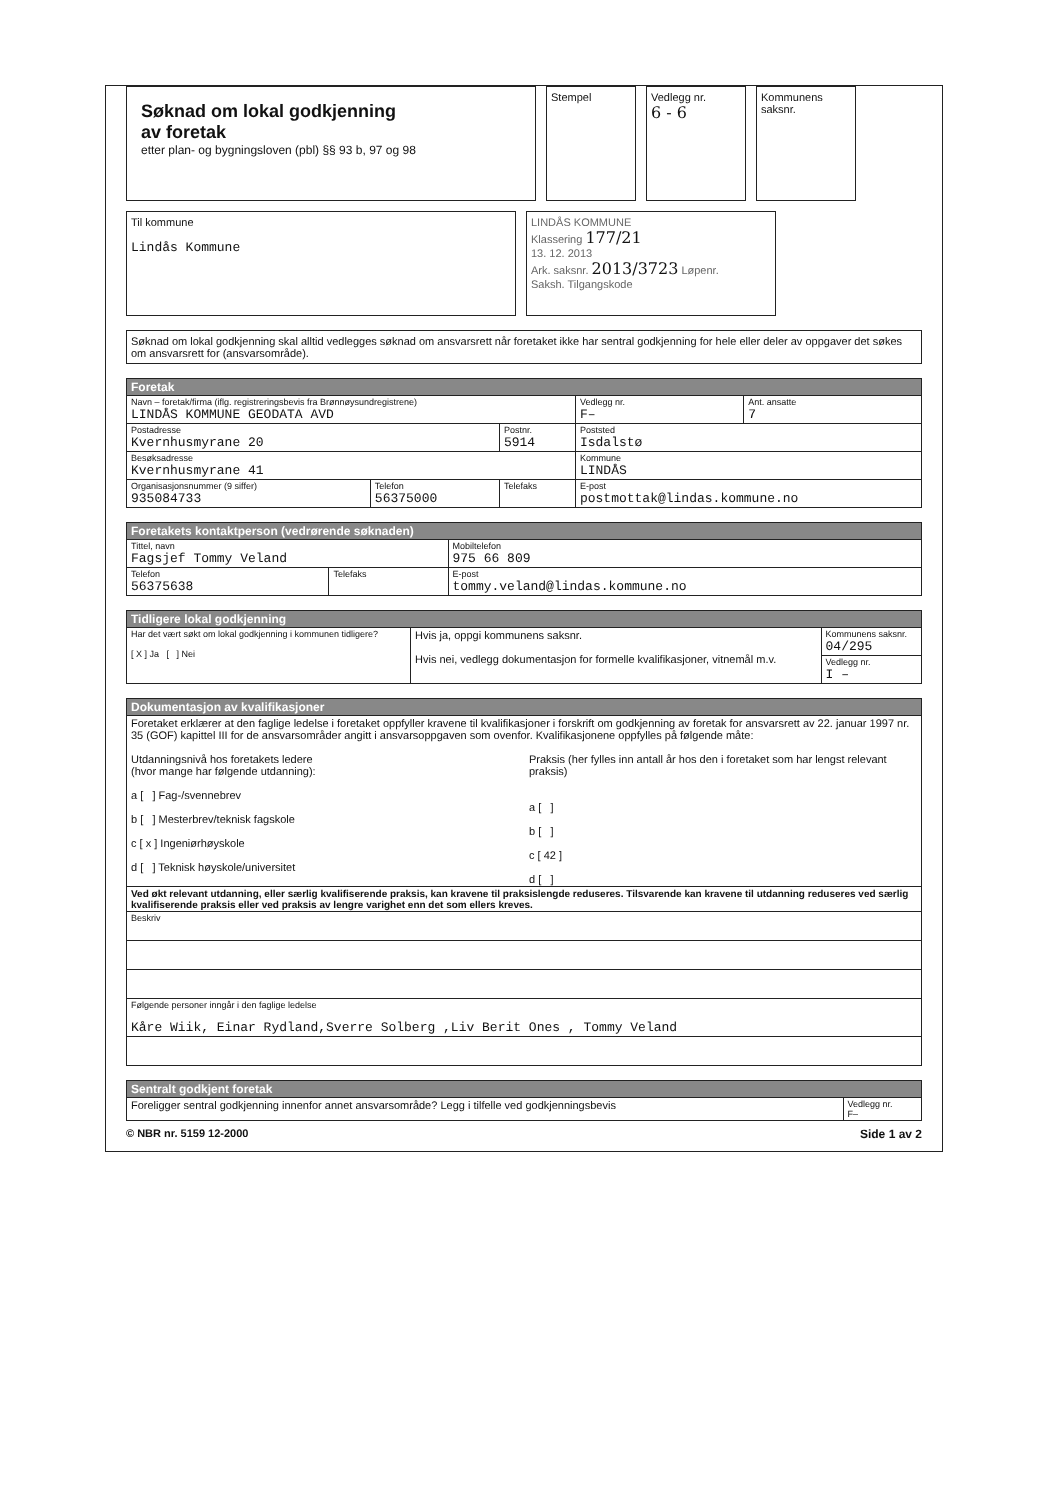Søknad om lokal godkjenning
av foretak
etter plan- og bygningsloven (pbl) §§ 93 b, 97 og 98
Stempel Vedlegg nr.
6 - 6
Kommunens saksnr.
Til kommune
Lindås Kommune
LINDÅS KOMMUNE
Klassering 177/21
13. 12. 2013
Ark. saksnr. 2013/3723 Løpenr.
Saksh. Tilgangskode
Søknad om lokal godkjenning skal alltid vedlegges søknad om ansvarsrett når foretaket ikke har sentral godkjenning for hele eller deler av oppgaver det søkes om ansvarsrett for (ansvarsområde).
| Foretak | | | | |
| --- | --- | --- | --- | --- |
| Navn – foretak/firma (iflg. registreringsbevis fra Brønnøysundregistrene) LINDÅS KOMMUNE GEODATA AVD | | | Vedlegg nr. F– | Ant. ansatte 7 |
| Postadresse Kvernhusmyrane 20 | | Postnr. 5914 | Poststed Isdalstø | |
| Besøksadresse Kvernhusmyrane 41 | | | Kommune LINDÅS | |
| Organisasjonsnummer (9 siffer) 935084733 | Telefon 56375000 | Telefaks | E-post postmottak@lindas.kommune.no | |
| Foretakets kontaktperson (vedrørende søknaden) | | |
| --- | --- | --- |
| Tittel, navn Fagsjef Tommy Veland | | Mobiltelefon 975 66 809 |
| Telefon 56375638 | Telefaks | E-post tommy.veland@lindas.kommune.no |
| Tidligere lokal godkjenning | | |
| --- | --- | --- |
| Har det vært søkt om lokal godkjenning i kommunen tidligere? [ X ] Ja [ ] Nei | Hvis ja, oppgi kommunens saksnr. Hvis nei, vedlegg dokumentasjon for formelle kvalifikasjoner, vitnemål m.v. | Kommunens saksnr. 04/295 |
| | | Vedlegg nr. I – |
| Dokumentasjon av kvalifikasjoner |
| --- |
| Foretaket erklærer at den faglige ledelse i foretaket oppfyller kravene til kvalifikasjoner i forskrift om godkjenning av foretak for ansvarsrett av 22. januar 1997 nr. 35 (GOF) kapittel III for de ansvarsområder angitt i ansvarsoppgaven som ovenfor. Kvalifikasjonene oppfylles på følgende måte: Utdanningsnivå hos foretakets ledere (hvor mange har følgende utdanning): a [ ] Fag-/svennebrev b [ ] Mesterbrev/teknisk fagskole c [ x ] Ingeniørhøyskole d [ ] Teknisk høyskole/universitet Praksis (her fylles inn antall år hos den i foretaket som har lengst relevant praksis) a [ ] b [ ] c [ 42 ] d [ ] |
| Ved økt relevant utdanning, eller særlig kvalifiserende praksis, kan kravene til praksislengde reduseres. Tilsvarende kan kravene til utdanning reduseres ved særlig kvalifiserende praksis eller ved praksis av lengre varighet enn det som ellers kreves. |
| Beskriv |
| Følgende personer inngår i den faglige ledelse Kåre Wiik, Einar Rydland,Sverre Solberg ,Liv Berit Ones , Tommy Veland |
| Sentralt godkjent foretak | |
| --- | --- |
| Foreligger sentral godkjenning innenfor annet ansvarsområde? Legg i tilfelle ved godkjenningsbevis | Vedlegg nr. F– |
© NBR nr. 5159 12-2000 Side 1 av 2